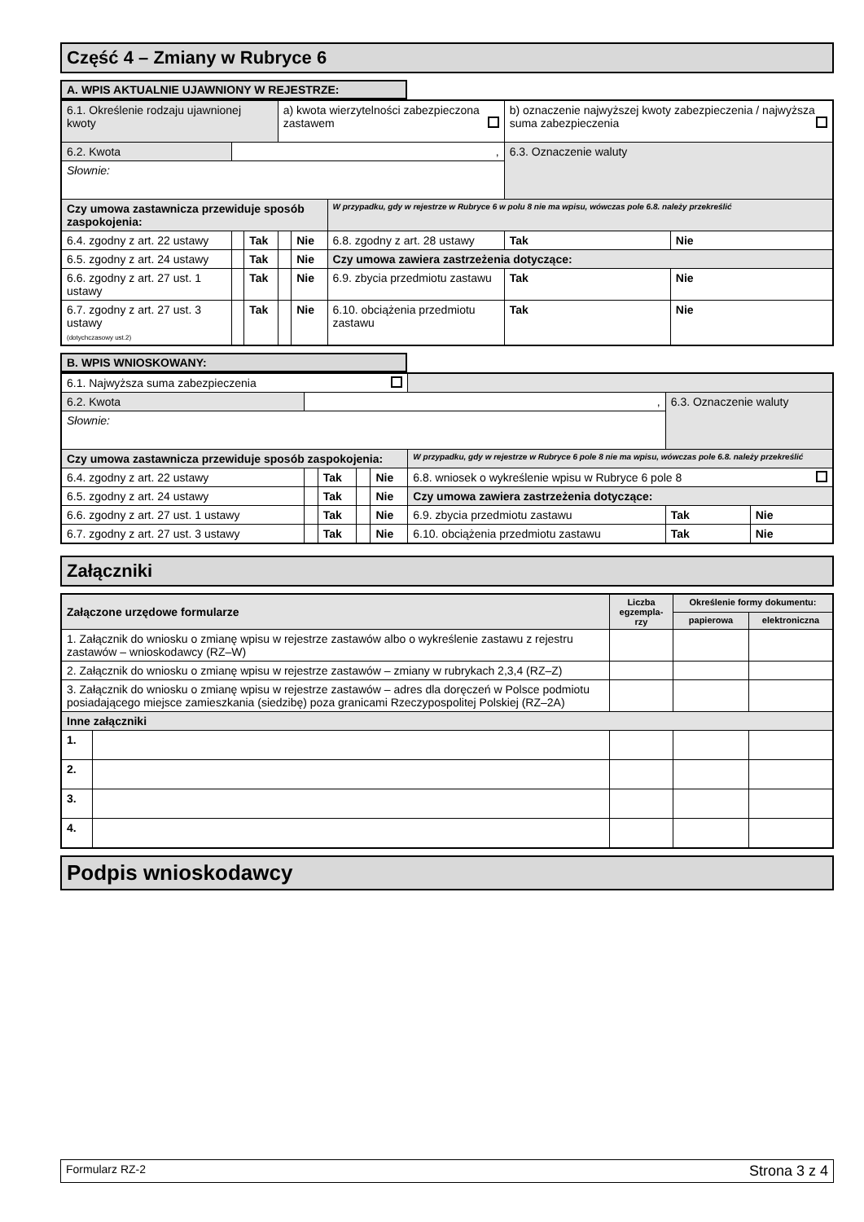Część 4 – Zmiany w Rubryce 6
A. WPIS AKTUALNIE UJAWNIONY W REJESTRZE:
| 6.1. Określenie rodzaju ujawnionej kwoty | | | a) kwota wierzytelności zabezpieczona zastawem | | | b) oznaczenie najwyższej kwoty zabezpieczenia / najwyższa suma zabezpieczenia | |
| 6.2. Kwota | , | | | | | 6.3. Oznaczenie waluty | |
| Słownie: | | | | | | | |
| Czy umowa zastawnicza przewiduje sposób zaspokojenia: | | | | | W przypadku, gdy w rejestrze w Rubryce 6 w polu 8 nie ma wpisu, wówczas pole 6.8. należy przekreślić | | |
| 6.4. zgodny z art. 22 ustawy | | Tak | | Nie | 6.8. zgodny z art. 28 ustawy | Tak | Nie |
| 6.5. zgodny z art. 24 ustawy | | Tak | | Nie | Czy umowa zawiera zastrzeżenia dotyczące: | | |
| 6.6. zgodny z art. 27 ust. 1 ustawy | | Tak | | Nie | 6.9. zbycia przedmiotu zastawu | Tak | Nie |
| 6.7. zgodny z art. 27 ust. 3 ustawy (dotychczasowy ust.2) | | Tak | | Nie | 6.10. obciążenia przedmiotu zastawu | Tak | Nie |
B. WPIS WNIOSKOWANY:
| 6.1. Najwyższa suma zabezpieczenia | | | | | | | |
| 6.2. Kwota | , | | | | | 6.3. Oznaczenie waluty | |
| Słownie: | | | | | | | |
| Czy umowa zastawnicza przewiduje sposób zaspokojenia: | | | | | W przypadku, gdy w rejestrze w Rubryce 6 pole 8 nie ma wpisu, wówczas pole 6.8. należy przekreślić | | |
| 6.4. zgodny z art. 22 ustawy | | Tak | | Nie | 6.8. wniosek o wykreślenie wpisu w Rubryce 6 pole 8 | | |
| 6.5. zgodny z art. 24 ustawy | | Tak | | Nie | Czy umowa zawiera zastrzeżenia dotyczące: | | |
| 6.6. zgodny z art. 27 ust. 1 ustawy | | Tak | | Nie | 6.9. zbycia przedmiotu zastawu | Tak | Nie |
| 6.7. zgodny z art. 27 ust. 3 ustawy | | Tak | | Nie | 6.10. obciążenia przedmiotu zastawu | Tak | Nie |
Załączniki
| Załączone urzędowe formularze | | Liczba egzempla-rzy | Określenie formy dokumentu: | |
| --- | --- | --- | --- | --- |
| | | | papierowa | elektroniczna |
| 1. Załącznik do wniosku o zmianę wpisu w rejestrze zastawów albo o wykreślenie zastawu z rejestru zastawów – wnioskodawcy (RZ–W) | | | | |
| 2. Załącznik do wniosku o zmianę wpisu w rejestrze zastawów – zmiany w rubrykach 2,3,4 (RZ–Z) | | | | |
| 3. Załącznik do wniosku o zmianę wpisu w rejestrze zastawów – adres dla doręczeń w Polsce podmiotu posiadającego miejsce zamieszkania (siedzibę) poza granicami Rzeczypospolitej Polskiej (RZ–2A) | | | | |
| Inne załączniki | | | | |
| 1. | | | | |
| 2. | | | | |
| 3. | | | | |
| 4. | | | | |
Podpis wnioskodawcy
Formularz RZ-2 Strona 3 z 4